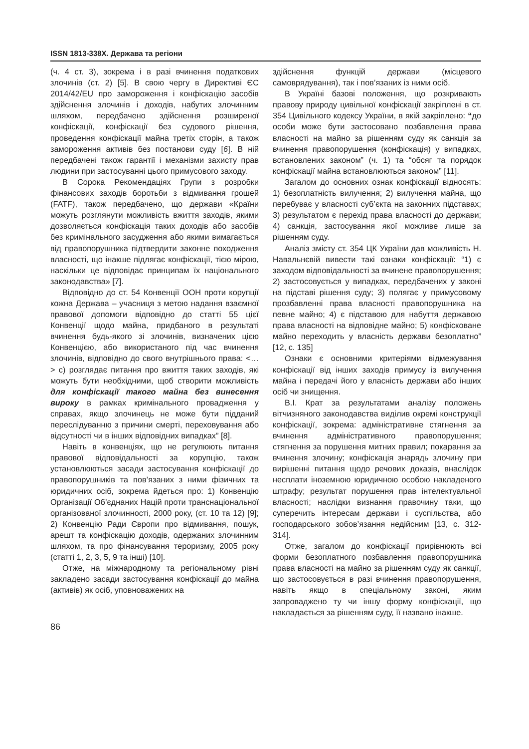ISSN 1813-338X. Держава та регіони
(ч. 4 ст. 3), зокрема і в разі вчинення податкових злочинів (ст. 2) [5]. В свою чергу в Директиві ЄС 2014/42/EU про замороження і конфіскацію засобів здійснення злочинів і доходів, набутих злочинним шляхом, передбачено здійснення розширеної конфіскації, конфіскації без судового рішення, проведення конфіскації майна третіх сторін, а також замороження активів без постанови суду [6]. В ній передбачені також гарантії і механізми захисту прав людини при застосуванні цього примусового заходу.
В Сорока Рекомендаціях Групи з розробки фінансових заходів боротьби з відмивання грошей (FATF), також передбачено, що держави «Країни можуть розглянути можливість вжиття заходів, якими дозволяється конфіскація таких доходів або засобів без кримінального засудження або якими вимагається від правопорушника підтвердити законне походження власності, що інакше підлягає конфіскації, тією мірою, наскільки це відповідає принципам їх національного законодавства» [7].
Відповідно до ст. 54 Конвенції ООН проти корупції кожна Держава – учасниця з метою надання взаємної правової допомоги відповідно до статті 55 цієї Конвенції щодо майна, придбаного в результаті вчинення будь-якого зі злочинів, визначених цією Конвенцією, або використаного під час вчинення злочинів, відповідно до свого внутрішнього права: <…> c) розглядає питання про вжиття таких заходів, які можуть бути необхідними, щоб створити можливість для конфіскації такого майна без винесення вироку в рамках кримінального провадження у справах, якщо злочинець не може бути підданий переслідуванню з причини смерті, переховування або відсутності чи в інших відповідних випадках” [8].
Навіть в конвенціях, що не регулюють питання правової відповідальності за корупцію, також установлюються засади застосування конфіскації до правопорушників та пов’язаних з ними фізичних та юридичних осіб, зокрема йдеться про: 1) Конвенцію Організації Об’єднаних Націй проти транснаціональної організованої злочинності, 2000 року, (ст. 10 та 12) [9]; 2) Конвенцію Ради Європи про відмивання, пошук, арешт та конфіскацію доходів, одержаних злочинним шляхом, та про фінансування тероризму, 2005 року (статті 1, 2, 3, 5, 9 та інші) [10].
Отже, на міжнародному та регіональному рівні закладено засади застосування конфіскації до майна (активів) як осіб, уповноважених на
здійснення функцій держави (місцевого самоврядування), так і пов’язаних із ними осіб.
В Україні базові положення, що розкривають правову природу цивільної конфіскації закріплені в ст. 354 Цивільного кодексу України, в якій закріплено: “до особи може бути застосовано позбавлення права власності на майно за рішенням суду як санкція за вчинення правопорушення (конфіскація) у випадках, встановлених законом” (ч. 1) та “обсяг та порядок конфіскації майна встановлюються законом” [11].
Загалом до основних ознак конфіскації відносять: 1) безоплатність вилучення; 2) вилучення майна, що перебуває у власності суб’єкта на законних підставах; 3) результатом є перехід права власності до держави; 4) санкція, застосування якої можливе лише за рішенням суду.
Аналіз змісту ст. 354 ЦК України дав можливість Н. Навальнєвій вивести такі ознаки конфіскації: “1) є заходом відповідальності за вчинене правопорушення; 2) застосовується у випадках, передбачених у законі на підставі рішення суду; 3) полягає у примусовому прозбавленні права власності правопорушника на певне майно; 4) є підставою для набуття державою права власності на відповідне майно; 5) конфісковане майно переходить у власність держави безоплатно” [12, с. 135]
Ознаки є основними критеріями відмежування конфіскації від інших заходів примусу із вилучення майна і передачі його у власність держави або інших осіб чи знищення.
В.І. Крат за результатами аналізу положень вітчизняного законодавства виділив окремі конструкції конфіскації, зокрема: адміністративне стягнення за вчинення адміністративного правопорушення; стягнення за порушення митних правил; покарання за вчинення злочину; конфіскація знарядь злочину при вирішенні питання щодо речових доказів, внаслідок несплати іноземною юридичною особою накладеного штрафу; результат порушення прав інтелектуальної власності; наслідки визнання правочину таки, що суперечить інтересам держави і суспільства, або господарського зобов’язання недійсним [13, с. 312-314].
Отже, загалом до конфіскації прирівнюють всі форми безоплатного позбавлення правопорушника права власності на майно за рішенням суду як санкції, що застосовується в разі вчинення правопорушення, навіть якщо в спеціальному законі, яким запроваджено ту чи іншу форму конфіскації, що накладається за рішенням суду, її названо інакше.
86